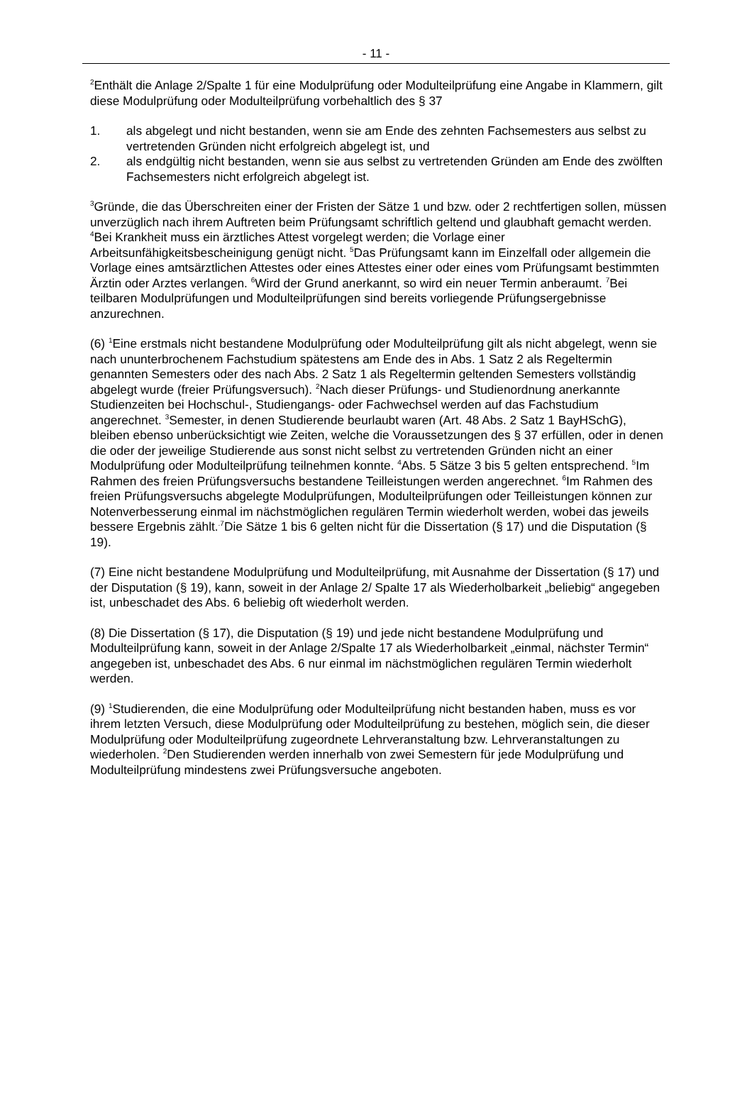- 11 -
<sup>2</sup> Enthält die Anlage 2/Spalte 1 für eine Modulprüfung oder Modulteilprüfung eine Angabe in Klammern, gilt diese Modulprüfung oder Modulteilprüfung vorbehaltlich des § 37
1. als abgelegt und nicht bestanden, wenn sie am Ende des zehnten Fachsemesters aus selbst zu vertretenden Gründen nicht erfolgreich abgelegt ist, und
2. als endgültig nicht bestanden, wenn sie aus selbst zu vertretenden Gründen am Ende des zwölften Fachsemesters nicht erfolgreich abgelegt ist.
<sup>3</sup> Gründe, die das Überschreiten einer der Fristen der Sätze 1 und bzw. oder 2 rechtfertigen sollen, müssen unverzüglich nach ihrem Auftreten beim Prüfungsamt schriftlich geltend und glaubhaft gemacht werden. <sup>4</sup>Bei Krankheit muss ein ärztliches Attest vorgelegt werden; die Vorlage einer Arbeitsunfähigkeitsbescheinigung genügt nicht. <sup>5</sup>Das Prüfungsamt kann im Einzelfall oder allgemein die Vorlage eines amtsärztlichen Attestes oder eines Attestes einer oder eines vom Prüfungsamt bestimmten Ärztin oder Arztes verlangen. <sup>6</sup>Wird der Grund anerkannt, so wird ein neuer Termin anberaumt. <sup>7</sup>Bei teilbaren Modulprüfungen und Modulteilprüfungen sind bereits vorliegende Prüfungsergebnisse anzurechnen.
(6) <sup>1</sup>Eine erstmals nicht bestandene Modulprüfung oder Modulteilprüfung gilt als nicht abgelegt, wenn sie nach ununterbrochenem Fachstudium spätestens am Ende des in Abs. 1 Satz 2 als Regeltermin genannten Semesters oder des nach Abs. 2 Satz 1 als Regeltermin geltenden Semesters vollständig abgelegt wurde (freier Prüfungsversuch). <sup>2</sup>Nach dieser Prüfungs- und Studienordnung anerkannte Studienzeiten bei Hochschul-, Studiengangs- oder Fachwechsel werden auf das Fachstudium angerechnet. <sup>3</sup>Semester, in denen Studierende beurlaubt waren (Art. 48 Abs. 2 Satz 1 BayHSchG), bleiben ebenso unberücksichtigt wie Zeiten, welche die Voraussetzungen des § 37 erfüllen, oder in denen die oder der jeweilige Studierende aus sonst nicht selbst zu vertretenden Gründen nicht an einer Modulprüfung oder Modulteilprüfung teilnehmen konnte. <sup>4</sup>Abs. 5 Sätze 3 bis 5 gelten entsprechend. <sup>5</sup>Im Rahmen des freien Prüfungsversuchs bestandene Teilleistungen werden angerechnet. <sup>6</sup>Im Rahmen des freien Prüfungsversuchs abgelegte Modulprüfungen, Modulteilprüfungen oder Teilleistungen können zur Notenverbesserung einmal im nächstmöglichen regulären Termin wiederholt werden, wobei das jeweils bessere Ergebnis zählt.<sup>.7</sup>Die Sätze 1 bis 6 gelten nicht für die Dissertation (§ 17) und die Disputation (§ 19).
(7) Eine nicht bestandene Modulprüfung und Modulteilprüfung, mit Ausnahme der Dissertation (§ 17) und der Disputation (§ 19), kann, soweit in der Anlage 2/ Spalte 17 als Wiederholbarkeit „beliebig“ angegeben ist, unbeschadet des Abs. 6 beliebig oft wiederholt werden.
(8) Die Dissertation (§ 17), die Disputation (§ 19) und jede nicht bestandene Modulprüfung und Modulteilprüfung kann, soweit in der Anlage 2/Spalte 17 als Wiederholbarkeit „einmal, nächster Termin“ angegeben ist, unbeschadet des Abs. 6 nur einmal im nächstmöglichen regulären Termin wiederholt werden.
(9) <sup>1</sup>Studierenden, die eine Modulprüfung oder Modulteilprüfung nicht bestanden haben, muss es vor ihrem letzten Versuch, diese Modulprüfung oder Modulteilprüfung zu bestehen, möglich sein, die dieser Modulprüfung oder Modulteilprüfung zugeordnete Lehrveranstaltung bzw. Lehrveranstaltungen zu wiederholen. <sup>2</sup>Den Studierenden werden innerhalb von zwei Semestern für jede Modulprüfung und Modulteilprüfung mindestens zwei Prüfungsversuche angeboten.